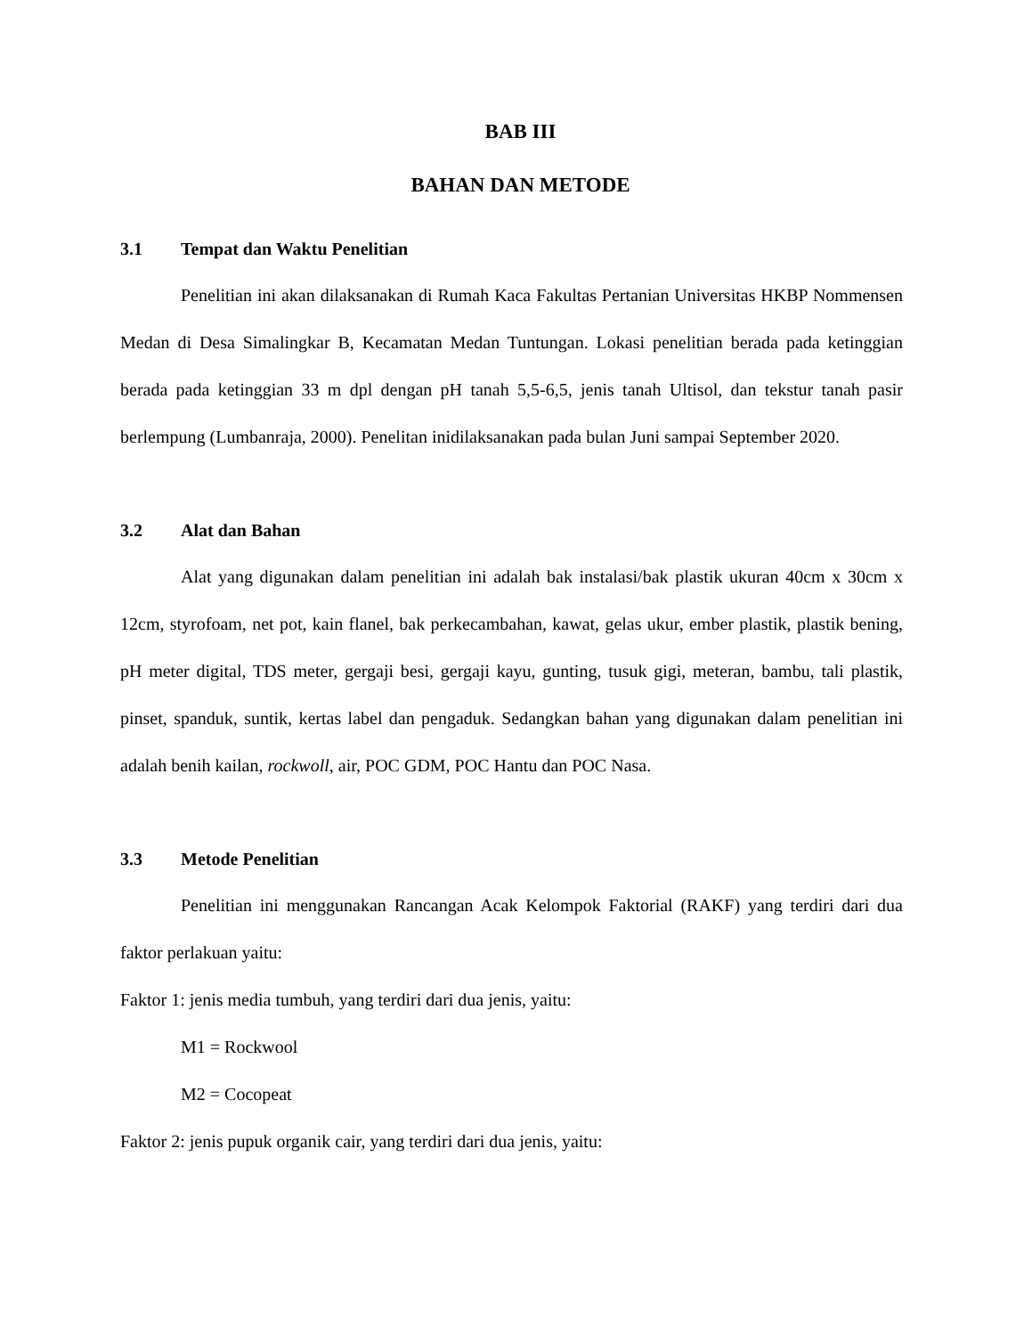BAB III
BAHAN DAN METODE
3.1 Tempat dan Waktu Penelitian
Penelitian ini akan dilaksanakan di Rumah Kaca Fakultas Pertanian Universitas HKBP Nommensen Medan di Desa Simalingkar B, Kecamatan Medan Tuntungan. Lokasi penelitian berada pada ketinggian berada pada ketinggian 33 m dpl dengan pH tanah 5,5-6,5, jenis tanah Ultisol, dan tekstur tanah pasir berlempung (Lumbanraja, 2000). Penelitan inidilaksanakan pada bulan Juni sampai September 2020.
3.2 Alat dan Bahan
Alat yang digunakan dalam penelitian ini adalah bak instalasi/bak plastik ukuran 40cm x 30cm x 12cm, styrofoam, net pot, kain flanel, bak perkecambahan, kawat, gelas ukur, ember plastik, plastik bening, pH meter digital, TDS meter, gergaji besi, gergaji kayu, gunting, tusuk gigi, meteran, bambu, tali plastik, pinset, spanduk, suntik, kertas label dan pengaduk. Sedangkan bahan yang digunakan dalam penelitian ini adalah benih kailan, rockwoll, air, POC GDM, POC Hantu dan POC Nasa.
3.3 Metode Penelitian
Penelitian ini menggunakan Rancangan Acak Kelompok Faktorial (RAKF) yang terdiri dari dua faktor perlakuan yaitu:
Faktor 1: jenis media tumbuh, yang terdiri dari dua jenis, yaitu:
M1 = Rockwool
M2 = Cocopeat
Faktor 2: jenis pupuk organik cair, yang terdiri dari dua jenis, yaitu: